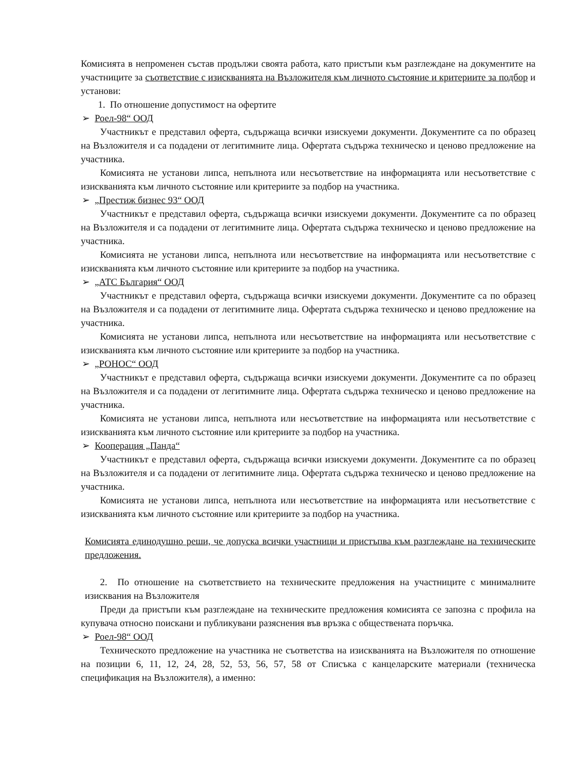Комисията в непроменен състав продължи своята работа, като пристъпи към разглеждане на документите на участниците за съответствие с изискванията на Възложителя към личното състояние и критериите за подбор и установи:
1. По отношение допустимост на офертите
➢ Роел-98“ ООД
Участникът е представил оферта, съдържаща всички изискуеми документи. Документите са по образец на Възложителя и са подадени от легитимните лица. Офертата съдържа техническо и ценово предложение на участника.
Комисията не установи липса, непълнота или несъответствие на информацията или несъответствие с изискванията към личното състояние или критериите за подбор на участника.
➢ „Престиж бизнес 93“ ООД
Участникът е представил оферта, съдържаща всички изискуеми документи. Документите са по образец на Възложителя и са подадени от легитимните лица. Офертата съдържа техническо и ценово предложение на участника.
Комисията не установи липса, непълнота или несъответствие на информацията или несъответствие с изискванията към личното състояние или критериите за подбор на участника.
➢ „АТС България“ ООД
Участникът е представил оферта, съдържаща всички изискуеми документи. Документите са по образец на Възложителя и са подадени от легитимните лица. Офертата съдържа техническо и ценово предложение на участника.
Комисията не установи липса, непълнота или несъответствие на информацията или несъответствие с изискванията към личното състояние или критериите за подбор на участника.
➢ „РОНОС“ ООД
Участникът е представил оферта, съдържаща всички изискуеми документи. Документите са по образец на Възложителя и са подадени от легитимните лица. Офертата съдържа техническо и ценово предложение на участника.
Комисията не установи липса, непълнота или несъответствие на информацията или несъответствие с изискванията към личното състояние или критериите за подбор на участника.
➢ Кооперация „Панда“
Участникът е представил оферта, съдържаща всички изискуеми документи. Документите са по образец на Възложителя и са подадени от легитимните лица. Офертата съдържа техническо и ценово предложение на участника.
Комисията не установи липса, непълнота или несъответствие на информацията или несъответствие с изискванията към личното състояние или критериите за подбор на участника.
Комисията единодушно реши, че допуска всички участници и пристъпва към разглеждане на техническите предложения.
2. По отношение на съответствието на техническите предложения на участниците с минималните изисквания на Възложителя
Преди да пристъпи към разглеждане на техническите предложения комисията се запозна с профила на купувача относно поискани и публикувани разяснения във връзка с обществената поръчка.
➢ Роел-98“ ООД
Техническото предложение на участника не съответства на изискванията на Възложителя по отношение на позиции 6, 11, 12, 24, 28, 52, 53, 56, 57, 58 от Списъка с канцеларските материали (техническа спецификация на Възложителя), а именно: